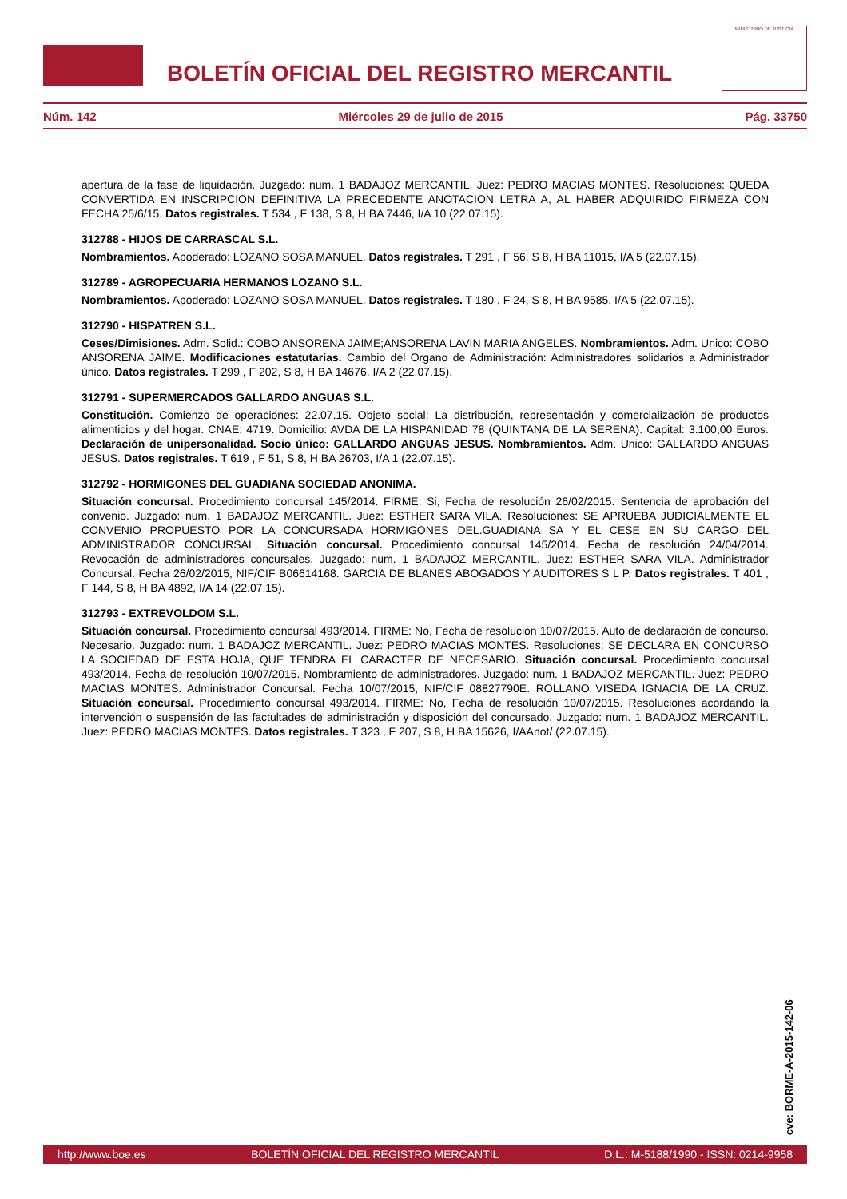BOLETÍN OFICIAL DEL REGISTRO MERCANTIL
MINISTERIO DE JUSTICIA
Núm. 142 Miércoles 29 de julio de 2015 Pág. 33750
apertura de la fase de liquidación. Juzgado: num. 1 BADAJOZ MERCANTIL. Juez: PEDRO MACIAS MONTES. Resoluciones: QUEDA CONVERTIDA EN INSCRIPCION DEFINITIVA LA PRECEDENTE ANOTACION LETRA A, AL HABER ADQUIRIDO FIRMEZA CON FECHA 25/6/15. Datos registrales. T 534 , F 138, S 8, H BA 7446, I/A 10 (22.07.15).
312788 - HIJOS DE CARRASCAL S.L.
Nombramientos. Apoderado: LOZANO SOSA MANUEL. Datos registrales. T 291 , F 56, S 8, H BA 11015, I/A 5 (22.07.15).
312789 - AGROPECUARIA HERMANOS LOZANO S.L.
Nombramientos. Apoderado: LOZANO SOSA MANUEL. Datos registrales. T 180 , F 24, S 8, H BA 9585, I/A 5 (22.07.15).
312790 - HISPATREN S.L.
Ceses/Dimisiones. Adm. Solid.: COBO ANSORENA JAIME;ANSORENA LAVIN MARIA ANGELES. Nombramientos. Adm. Unico: COBO ANSORENA JAIME. Modificaciones estatutarias. Cambio del Organo de Administración: Administradores solidarios a Administrador único. Datos registrales. T 299 , F 202, S 8, H BA 14676, I/A 2 (22.07.15).
312791 - SUPERMERCADOS GALLARDO ANGUAS S.L.
Constitución. Comienzo de operaciones: 22.07.15. Objeto social: La distribución, representación y comercialización de productos alimenticios y del hogar. CNAE: 4719. Domicilio: AVDA DE LA HISPANIDAD 78 (QUINTANA DE LA SERENA). Capital: 3.100,00 Euros. Declaración de unipersonalidad. Socio único: GALLARDO ANGUAS JESUS. Nombramientos. Adm. Unico: GALLARDO ANGUAS JESUS. Datos registrales. T 619 , F 51, S 8, H BA 26703, I/A 1 (22.07.15).
312792 - HORMIGONES DEL GUADIANA SOCIEDAD ANONIMA.
Situación concursal. Procedimiento concursal 145/2014. FIRME: Si, Fecha de resolución 26/02/2015. Sentencia de aprobación del convenio. Juzgado: num. 1 BADAJOZ MERCANTIL. Juez: ESTHER SARA VILA. Resoluciones: SE APRUEBA JUDICIALMENTE EL CONVENIO PROPUESTO POR LA CONCURSADA HORMIGONES DEL.GUADIANA SA Y EL CESE EN SU CARGO DEL ADMINISTRADOR CONCURSAL. Situación concursal. Procedimiento concursal 145/2014. Fecha de resolución 24/04/2014. Revocación de administradores concursales. Juzgado: num. 1 BADAJOZ MERCANTIL. Juez: ESTHER SARA VILA. Administrador Concursal. Fecha 26/02/2015, NIF/CIF B06614168. GARCIA DE BLANES ABOGADOS Y AUDITORES S L P. Datos registrales. T 401 , F 144, S 8, H BA 4892, I/A 14 (22.07.15).
312793 - EXTREVOLDOM S.L.
Situación concursal. Procedimiento concursal 493/2014. FIRME: No, Fecha de resolución 10/07/2015. Auto de declaración de concurso. Necesario. Juzgado: num. 1 BADAJOZ MERCANTIL. Juez: PEDRO MACIAS MONTES. Resoluciones: SE DECLARA EN CONCURSO LA SOCIEDAD DE ESTA HOJA, QUE TENDRA EL CARACTER DE NECESARIO. Situación concursal. Procedimiento concursal 493/2014. Fecha de resolución 10/07/2015. Nombramiento de administradores. Juzgado: num. 1 BADAJOZ MERCANTIL. Juez: PEDRO MACIAS MONTES. Administrador Concursal. Fecha 10/07/2015, NIF/CIF 08827790E. ROLLANO VISEDA IGNACIA DE LA CRUZ. Situación concursal. Procedimiento concursal 493/2014. FIRME: No, Fecha de resolución 10/07/2015. Resoluciones acordando la intervención o suspensión de las factultades de administración y disposición del concursado. Juzgado: num. 1 BADAJOZ MERCANTIL. Juez: PEDRO MACIAS MONTES. Datos registrales. T 323 , F 207, S 8, H BA 15626, I/AAnot/ (22.07.15).
cve: BORME-A-2015-142-06
http://www.boe.es BOLETÍN OFICIAL DEL REGISTRO MERCANTIL D.L.: M-5188/1990 - ISSN: 0214-9958